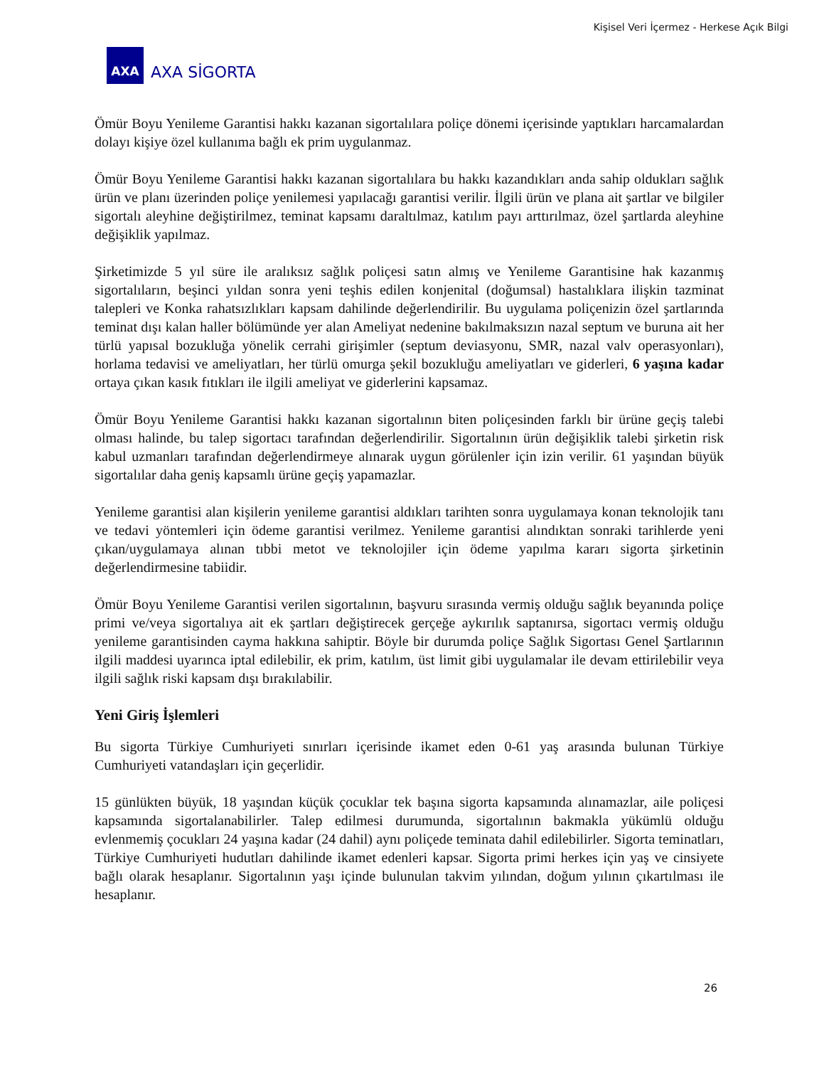Kişisel Veri İçermez - Herkese Açık Bilgi
AXA
AXA SİGORTA
Ömür Boyu Yenileme Garantisi hakkı kazanan sigortalılara poliçe dönemi içerisinde yaptıkları harcamalardan dolayı kişiye özel kullanıma bağlı ek prim uygulanmaz.
Ömür Boyu Yenileme Garantisi hakkı kazanan sigortalılara bu hakkı kazandıkları anda sahip oldukları sağlık ürün ve planı üzerinden poliçe yenilemesi yapılacağı garantisi verilir. İlgili ürün ve plana ait şartlar ve bilgiler sigortalı aleyhine değiştirilmez, teminat kapsamı daraltılmaz, katılım payı arttırılmaz, özel şartlarda aleyhine değişiklik yapılmaz.
Şirketimizde 5 yıl süre ile aralıksız sağlık poliçesi satın almış ve Yenileme Garantisine hak kazanmış sigortalıların, beşinci yıldan sonra yeni teşhis edilen konjenital (doğumsal) hastalıklara ilişkin tazminat talepleri ve Konka rahatsızlıkları kapsam dahilinde değerlendirilir. Bu uygulama poliçenizin özel şartlarında teminat dışı kalan haller bölümünde yer alan Ameliyat nedenine bakılmaksızın nazal septum ve buruna ait her türlü yapısal bozukluğa yönelik cerrahi girişimler (septum deviasyonu, SMR, nazal valv operasyonları), horlama tedavisi ve ameliyatları, her türlü omurga şekil bozukluğu ameliyatları ve giderleri, 6 yaşına kadar ortaya çıkan kasık fıtıkları ile ilgili ameliyat ve giderlerini kapsamaz.
Ömür Boyu Yenileme Garantisi hakkı kazanan sigortalının biten poliçesinden farklı bir ürüne geçiş talebi olması halinde, bu talep sigortacı tarafından değerlendirilir. Sigortalının ürün değişiklik talebi şirketin risk kabul uzmanları tarafından değerlendirmeye alınarak uygun görülenler için izin verilir. 61 yaşından büyük sigortalılar daha geniş kapsamlı ürüne geçiş yapamazlar.
Yenileme garantisi alan kişilerin yenileme garantisi aldıkları tarihten sonra uygulamaya konan teknolojik tanı ve tedavi yöntemleri için ödeme garantisi verilmez. Yenileme garantisi alındıktan sonraki tarihlerde yeni çıkan/uygulamaya alınan tıbbi metot ve teknolojiler için ödeme yapılma kararı sigorta şirketinin değerlendirmesine tabiidir.
Ömür Boyu Yenileme Garantisi verilen sigortalının, başvuru sırasında vermiş olduğu sağlık beyanında poliçe primi ve/veya sigortalıya ait ek şartları değiştirecek gerçeğe aykırılık saptanırsa, sigortacı vermiş olduğu yenileme garantisinden cayma hakkına sahiptir. Böyle bir durumda poliçe Sağlık Sigortası Genel Şartlarının ilgili maddesi uyarınca iptal edilebilir, ek prim, katılım, üst limit gibi uygulamalar ile devam ettirilebilir veya ilgili sağlık riski kapsam dışı bırakılabilir.
Yeni Giriş İşlemleri
Bu sigorta Türkiye Cumhuriyeti sınırları içerisinde ikamet eden 0-61 yaş arasında bulunan Türkiye Cumhuriyeti vatandaşları için geçerlidir.
15 günlükten büyük, 18 yaşından küçük çocuklar tek başına sigorta kapsamında alınamazlar, aile poliçesi kapsamında sigortalanabilirler. Talep edilmesi durumunda, sigortalının bakmakla yükümlü olduğu evlenmemiş çocukları 24 yaşına kadar (24 dahil) aynı poliçede teminata dahil edilebilirler. Sigorta teminatları, Türkiye Cumhuriyeti hudutları dahilinde ikamet edenleri kapsar. Sigorta primi herkes için yaş ve cinsiyete bağlı olarak hesaplanır. Sigortalının yaşı içinde bulunulan takvim yılından, doğum yılının çıkartılması ile hesaplanır.
26